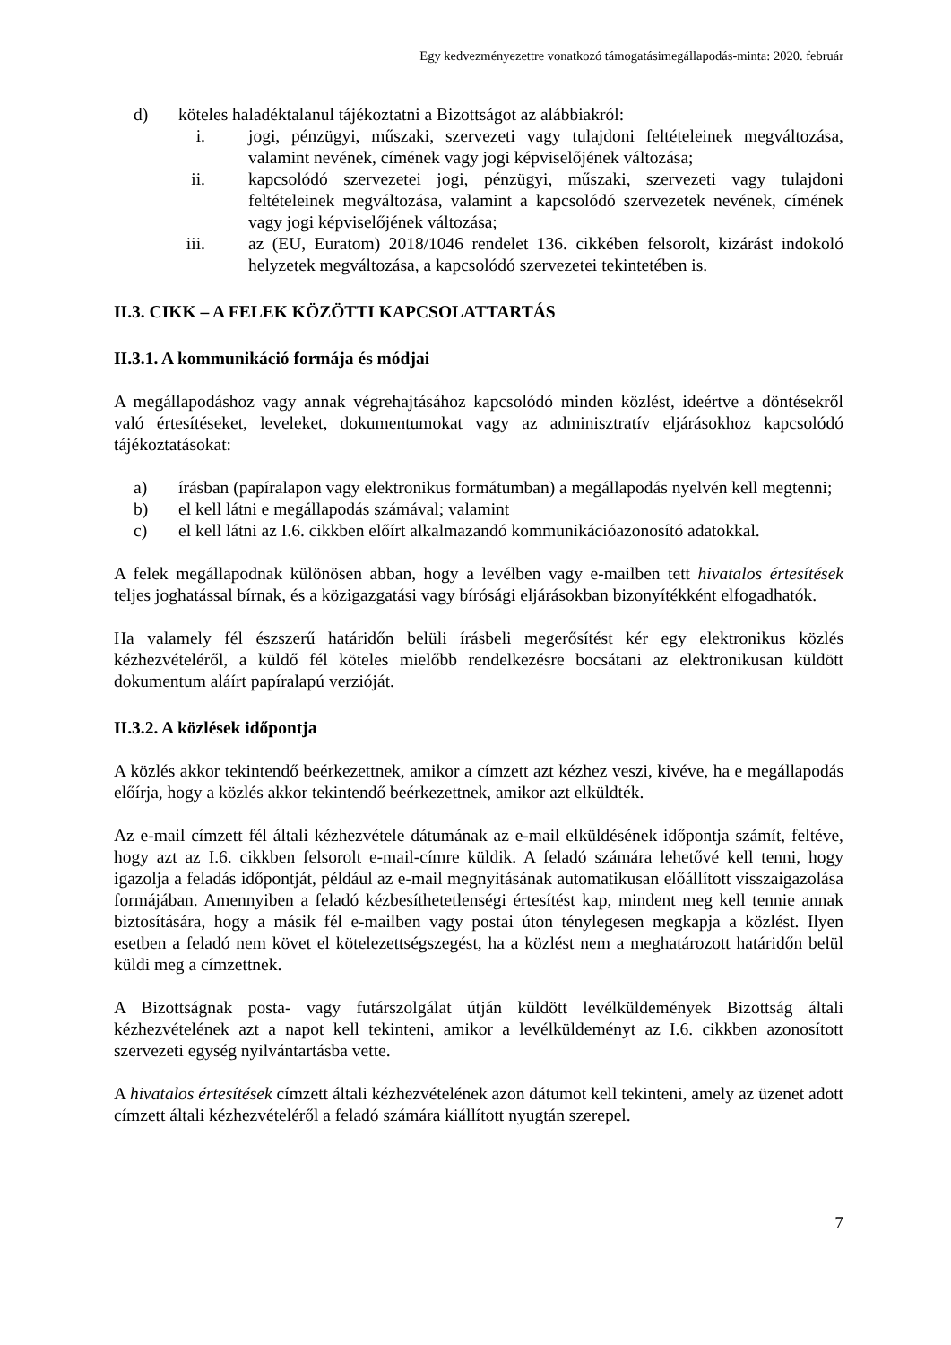Egy kedvezményezettre vonatkozó támogatásimegállapodás-minta: 2020. február
d) köteles haladéktalanul tájékoztatni a Bizottságot az alábbiakról:
i. jogi, pénzügyi, műszaki, szervezeti vagy tulajdoni feltételeinek megváltozása, valamint nevének, címének vagy jogi képviselőjének változása;
ii. kapcsolódó szervezetei jogi, pénzügyi, műszaki, szervezeti vagy tulajdoni feltételeinek megváltozása, valamint a kapcsolódó szervezetek nevének, címének vagy jogi képviselőjének változása;
iii. az (EU, Euratom) 2018/1046 rendelet 136. cikkében felsorolt, kizárást indokoló helyzetek megváltozása, a kapcsolódó szervezetei tekintetében is.
II.3. CIKK – A FELEK KÖZÖTTI KAPCSOLATTARTÁS
II.3.1. A kommunikáció formája és módjai
A megállapodáshoz vagy annak végrehajtásához kapcsolódó minden közlést, ideértve a döntésekről való értesítéseket, leveleket, dokumentumokat vagy az adminisztratív eljárásokhoz kapcsolódó tájékoztatásokat:
a) írásban (papíralapon vagy elektronikus formátumban) a megállapodás nyelvén kell megtenni;
b) el kell látni e megállapodás számával; valamint
c) el kell látni az I.6. cikkben előírt alkalmazandó kommunikációazonosító adatokkal.
A felek megállapodnak különösen abban, hogy a levélben vagy e-mailben tett hivatalos értesítések teljes joghatással bírnak, és a közigazgatási vagy bírósági eljárásokban bizonyítékként elfogadhatók.
Ha valamely fél észszerű határidőn belüli írásbeli megerősítést kér egy elektronikus közlés kézhezvételéről, a küldő fél köteles mielőbb rendelkezésre bocsátani az elektronikusan küldött dokumentum aláírt papíralapú verzióját.
II.3.2. A közlések időpontja
A közlés akkor tekintendő beérkezettnek, amikor a címzett azt kézhez veszi, kivéve, ha e megállapodás előírja, hogy a közlés akkor tekintendő beérkezettnek, amikor azt elküldték.
Az e-mail címzett fél általi kézhezvétele dátumának az e-mail elküldésének időpontja számít, feltéve, hogy azt az I.6. cikkben felsorolt e-mail-címre küldik. A feladó számára lehetővé kell tenni, hogy igazolja a feladás időpontját, például az e-mail megnyitásának automatikusan előállított visszaigazolása formájában. Amennyiben a feladó kézbesíthetetlenségi értesítést kap, mindent meg kell tennie annak biztosítására, hogy a másik fél e-mailben vagy postai úton ténylegesen megkapja a közlést. Ilyen esetben a feladó nem követ el kötelezettségszegést, ha a közlést nem a meghatározott határidőn belül küldi meg a címzettnek.
A Bizottságnak posta- vagy futárszolgálat útján küldött levélküldemények Bizottság általi kézhezvételének azt a napot kell tekinteni, amikor a levélküldeményt az I.6. cikkben azonosított szervezeti egység nyilvántartásba vette.
A hivatalos értesítések címzett általi kézhezvételének azon dátumot kell tekinteni, amely az üzenet adott címzett általi kézhezvételéről a feladó számára kiállított nyugtán szerepel.
7